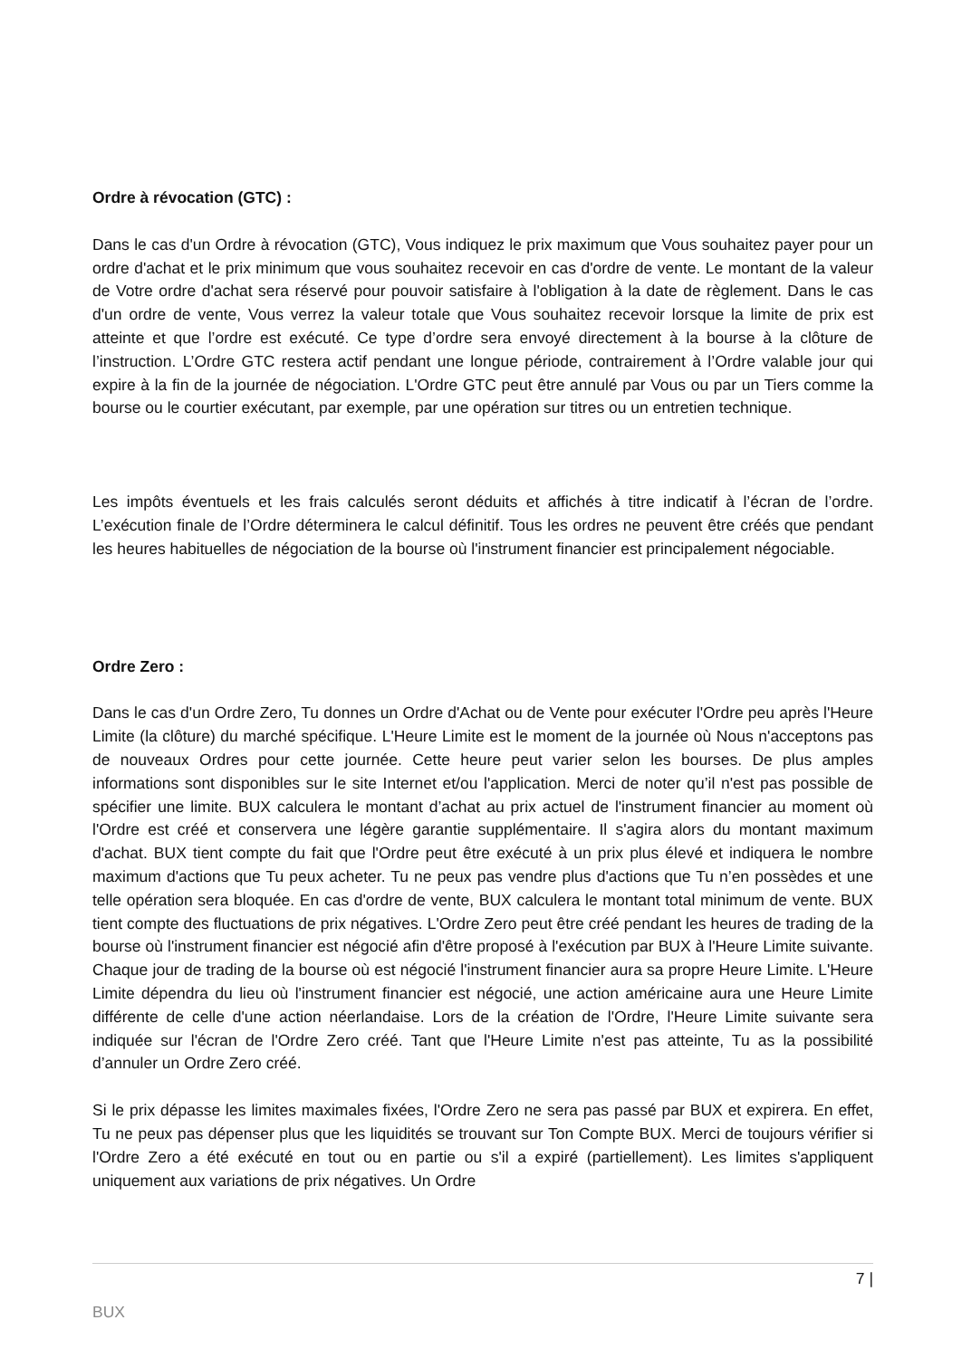Ordre à révocation (GTC) :
Dans le cas d'un Ordre à révocation (GTC), Vous indiquez le prix maximum que Vous souhaitez payer pour un ordre d'achat et le prix minimum que vous souhaitez recevoir en cas d'ordre de vente. Le montant de la valeur de Votre ordre d'achat sera réservé pour pouvoir satisfaire à l'obligation à la date de règlement. Dans le cas d'un ordre de vente, Vous verrez la valeur totale que Vous souhaitez recevoir lorsque la limite de prix est atteinte et que l’ordre est exécuté. Ce type d’ordre sera envoyé directement à la bourse à la clôture de l’instruction. L’Ordre GTC restera actif pendant une longue période, contrairement à l’Ordre valable jour qui expire à la fin de la journée de négociation. L'Ordre GTC peut être annulé par Vous ou par un Tiers comme la bourse ou le courtier exécutant, par exemple, par une opération sur titres ou un entretien technique.
Les impôts éventuels et les frais calculés seront déduits et affichés à titre indicatif à l’écran de l’ordre. L’exécution finale de l’Ordre déterminera le calcul définitif. Tous les ordres ne peuvent être créés que pendant les heures habituelles de négociation de la bourse où l'instrument financier est principalement négociable.
Ordre Zero :
Dans le cas d'un Ordre Zero, Tu donnes un Ordre d'Achat ou de Vente pour exécuter l'Ordre peu après l'Heure Limite (la clôture) du marché spécifique. L'Heure Limite est le moment de la journée où Nous n'acceptons pas de nouveaux Ordres pour cette journée. Cette heure peut varier selon les bourses. De plus amples informations sont disponibles sur le site Internet et/ou l'application. Merci de noter qu’il n'est pas possible de spécifier une limite. BUX calculera le montant d’achat au prix actuel de l'instrument financier au moment où l'Ordre est créé et conservera une légère garantie supplémentaire. Il s'agira alors du montant maximum d'achat. BUX tient compte du fait que l'Ordre peut être exécuté à un prix plus élevé et indiquera le nombre maximum d'actions que Tu peux acheter. Tu ne peux pas vendre plus d'actions que Tu n’en possèdes et une telle opération sera bloquée. En cas d'ordre de vente, BUX calculera le montant total minimum de vente. BUX tient compte des fluctuations de prix négatives. L'Ordre Zero peut être créé pendant les heures de trading de la bourse où l'instrument financier est négocié afin d'être proposé à l'exécution par BUX à l'Heure Limite suivante. Chaque jour de trading de la bourse où est négocié l'instrument financier aura sa propre Heure Limite. L'Heure Limite dépendra du lieu où l'instrument financier est négocié, une action américaine aura une Heure Limite différente de celle d'une action néerlandaise. Lors de la création de l'Ordre, l'Heure Limite suivante sera indiquée sur l'écran de l'Ordre Zero créé. Tant que l'Heure Limite n'est pas atteinte, Tu as la possibilité d’annuler un Ordre Zero créé.
Si le prix dépasse les limites maximales fixées, l'Ordre Zero ne sera pas passé par BUX et expirera. En effet, Tu ne peux pas dépenser plus que les liquidités se trouvant sur Ton Compte BUX. Merci de toujours vérifier si l'Ordre Zero a été exécuté en tout ou en partie ou s'il a expiré (partiellement). Les limites s'appliquent uniquement aux variations de prix négatives. Un Ordre
7 |
BUX